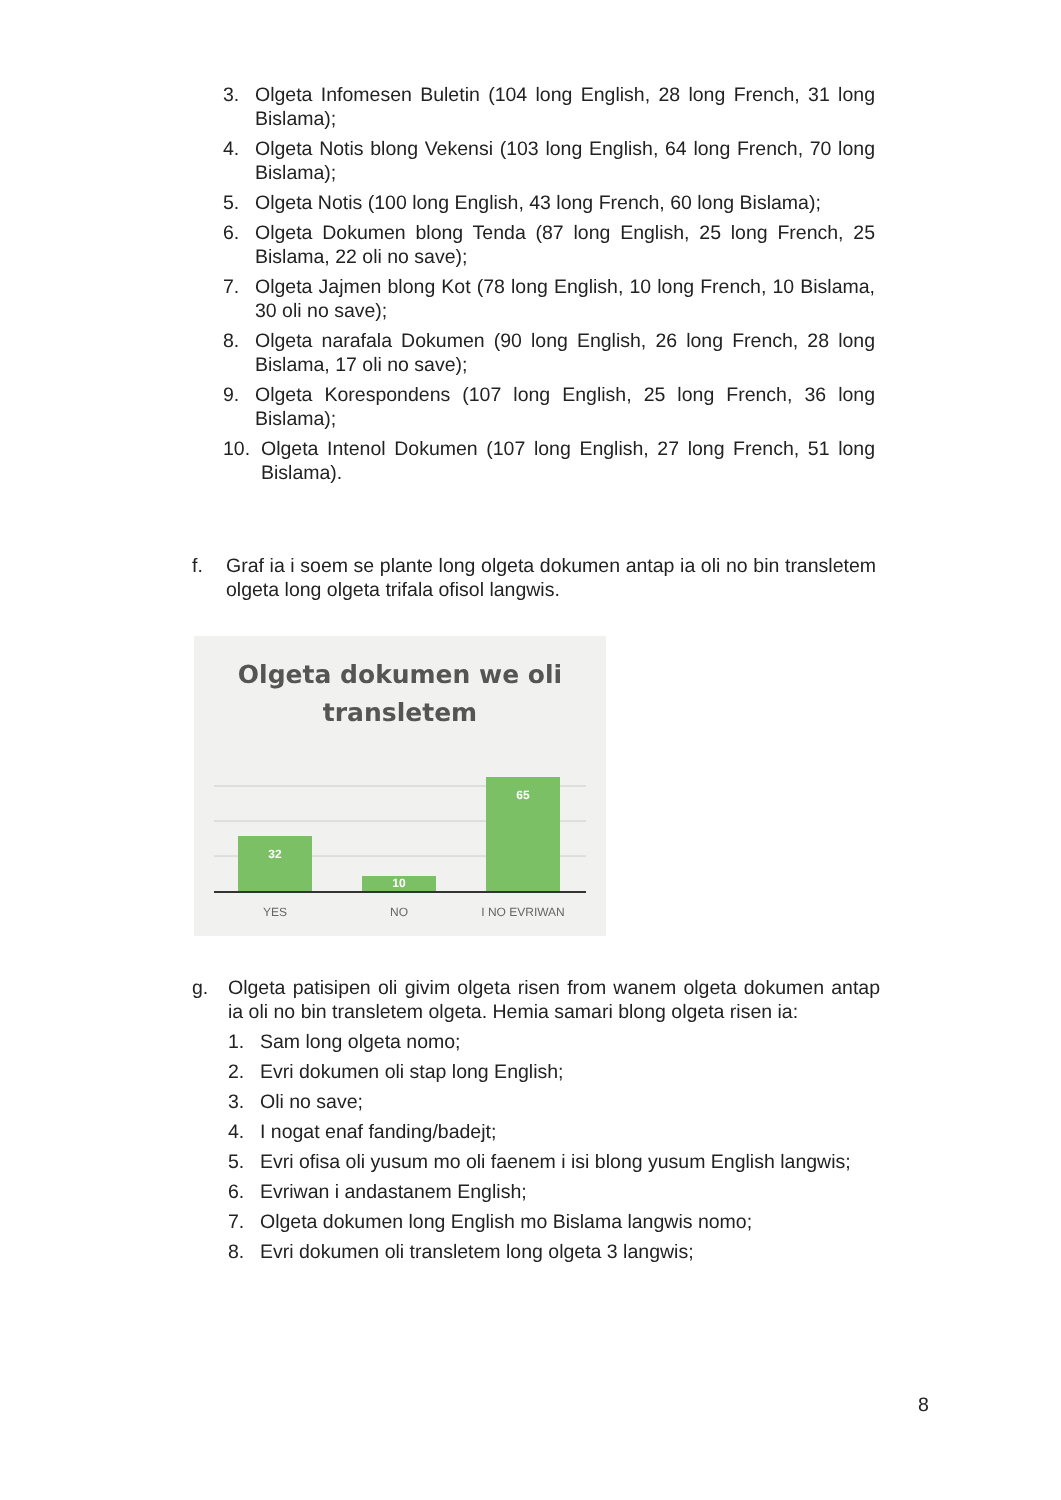3. Olgeta Infomesen Buletin (104 long English, 28 long French, 31 long Bislama);
4. Olgeta Notis blong Vekensi (103 long English, 64 long French, 70 long Bislama);
5. Olgeta Notis (100 long English, 43 long French, 60 long Bislama);
6. Olgeta Dokumen blong Tenda (87 long English, 25 long French, 25 Bislama, 22 oli no save);
7. Olgeta Jajmen blong Kot (78 long English, 10 long French, 10 Bislama, 30 oli no save);
8. Olgeta narafala Dokumen (90 long English, 26 long French, 28 long Bislama, 17 oli no save);
9. Olgeta Korespondens (107 long English, 25 long French, 36 long Bislama);
10. Olgeta Intenol Dokumen (107 long English, 27 long French, 51 long Bislama).
f. Graf ia i soem se plante long olgeta dokumen antap ia oli no bin transletem olgeta long olgeta trifala ofisol langwis.
Olgeta dokumen we oli
transletem
32
10
65
YES
NO
I NO EVRIWAN
g. Olgeta patisipen oli givim olgeta risen from wanem olgeta dokumen antap ia oli no bin transletem olgeta. Hemia samari blong olgeta risen ia:
1. Sam long olgeta nomo;
2. Evri dokumen oli stap long English;
3. Oli no save;
4. I nogat enaf fanding/badejt;
5. Evri ofisa oli yusum mo oli faenem i isi blong yusum English langwis;
6. Evriwan i andastanem English;
7. Olgeta dokumen long English mo Bislama langwis nomo;
8. Evri dokumen oli transletem long olgeta 3 langwis;
8